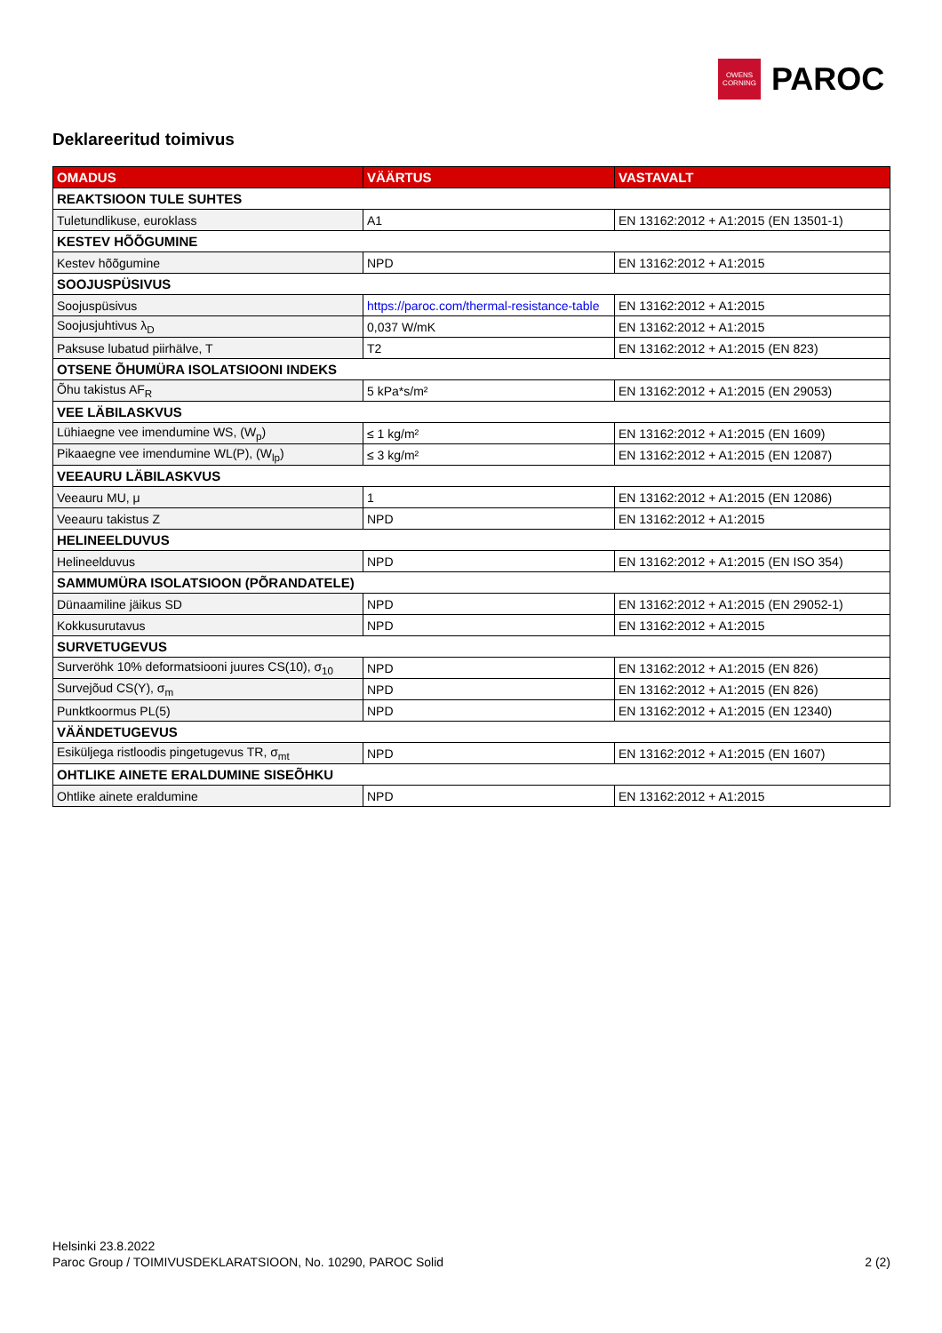OWENS
CORNING
PAROC
Deklareeritud toimivus
| OMADUS | VÄÄRTUS | VASTAVALT |
| --- | --- | --- |
| REAKTSIOON TULE SUHTES | | |
| Tuletundlikuse, euroklass | A1 | EN 13162:2012 + A1:2015 (EN 13501-1) |
| KESTEV HÕÕGUMINE | | |
| Kestev hõõgumine | NPD | EN 13162:2012 + A1:2015 |
| SOOJUSPÜSIVUS | | |
| Soojuspüsivus | https://paroc.com/thermal-resistance-table | EN 13162:2012 + A1:2015 |
| Soojusjuhtivus λ<sub>D</sub> | 0,037 W/mK | EN 13162:2012 + A1:2015 |
| Paksuse lubatud piirhälve, T | T2 | EN 13162:2012 + A1:2015 (EN 823) |
| OTSENE ÕHUMÜRA ISOLATSIOONI INDEKS | | |
| Õhu takistus AF<sub>R</sub> | 5 kPa*s/m² | EN 13162:2012 + A1:2015 (EN 29053) |
| VEE LÄBILASKVUS | | |
| Lühiaegne vee imendumine WS, (W<sub>p</sub>) | ≤ 1 kg/m² | EN 13162:2012 + A1:2015 (EN 1609) |
| Pikaaegne vee imendumine WL(P), (W<sub>lp</sub>) | ≤ 3 kg/m² | EN 13162:2012 + A1:2015 (EN 12087) |
| VEEAURU LÄBILASKVUS | | |
| Veeauru MU, μ | 1 | EN 13162:2012 + A1:2015 (EN 12086) |
| Veeauru takistus Z | NPD | EN 13162:2012 + A1:2015 |
| HELINEELDUVUS | | |
| Helineelduvus | NPD | EN 13162:2012 + A1:2015 (EN ISO 354) |
| SAMMUMÜRA ISOLATSIOON (PÕRANDATELE) | | |
| Dünaamiline jäikus SD | NPD | EN 13162:2012 + A1:2015 (EN 29052-1) |
| Kokkusurutavus | NPD | EN 13162:2012 + A1:2015 |
| SURVETUGEVUS | | |
| Surveröhk 10% deformatsiooni juures CS(10), σ<sub>10</sub> | NPD | EN 13162:2012 + A1:2015 (EN 826) |
| Survejõud CS(Y), σ<sub>m</sub> | NPD | EN 13162:2012 + A1:2015 (EN 826) |
| Punktkoormus PL(5) | NPD | EN 13162:2012 + A1:2015 (EN 12340) |
| VÄÄNDETUGEVUS | | |
| Esiküljega ristloodis pingetugevus TR, σ<sub>mt</sub> | NPD | EN 13162:2012 + A1:2015 (EN 1607) |
| OHTLIKE AINETE ERALDUMINE SISEÕHKU | | |
| Ohtlike ainete eraldumine | NPD | EN 13162:2012 + A1:2015 |
Helsinki 23.8.2022
2 (2) Paroc Group / TOIMIVUSDEKLARATSIOON, No. 10290, PAROC Solid